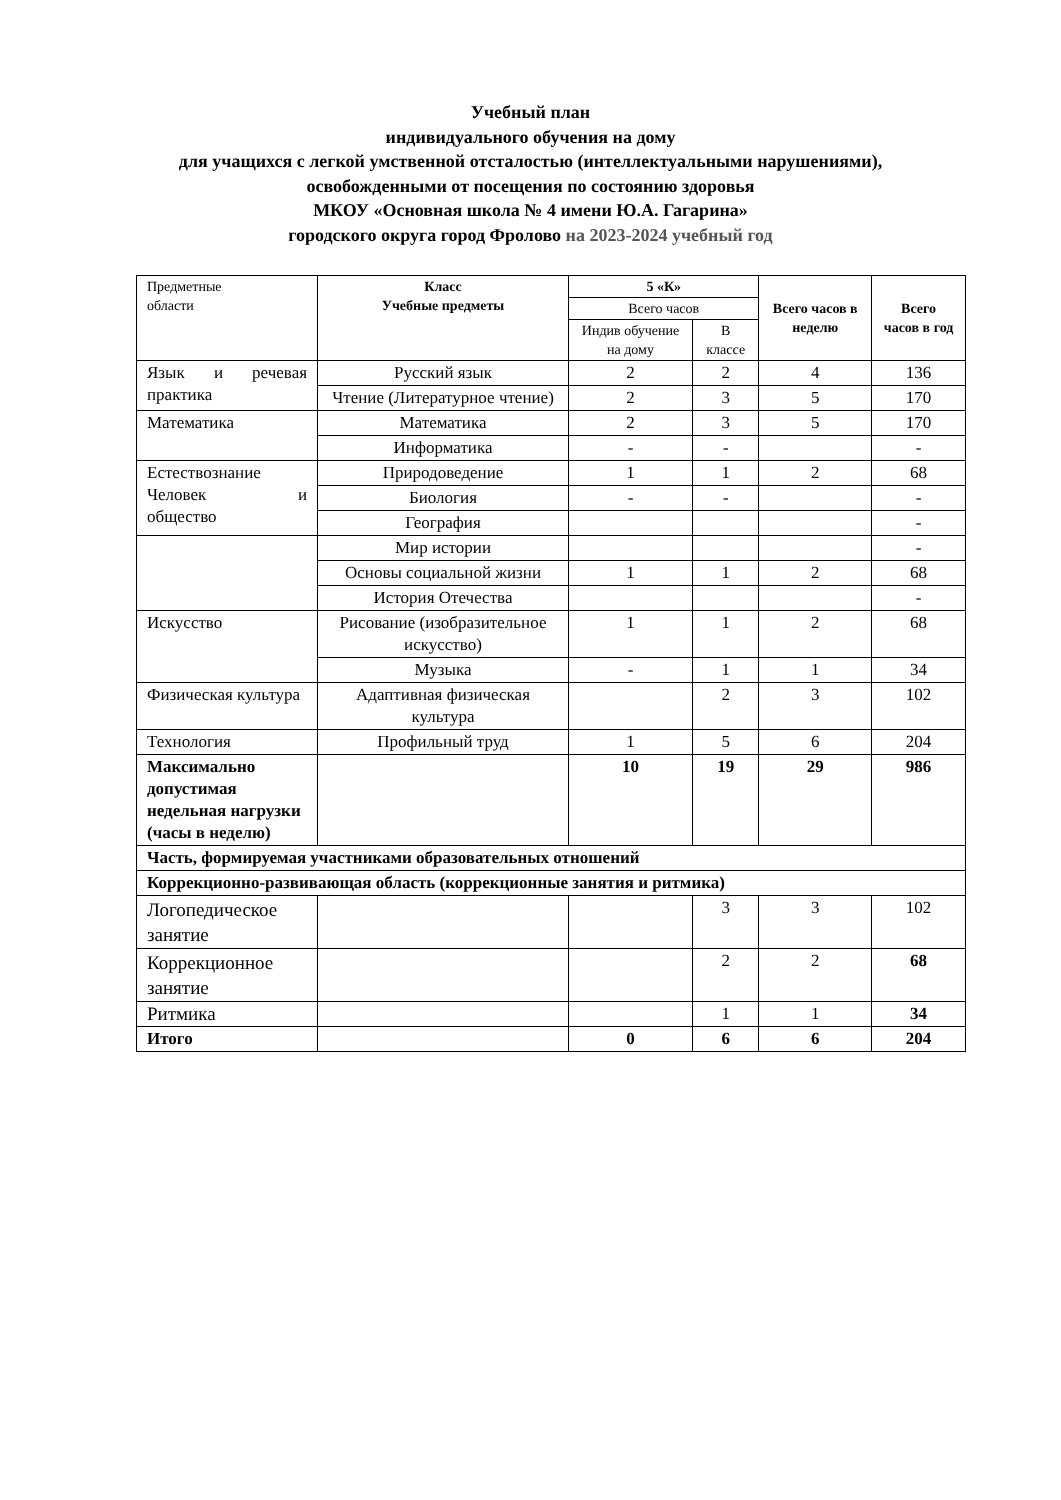Учебный план
индивидуального обучения на дому
для учащихся с легкой умственной отсталостью (интеллектуальными нарушениями),
освобожденными от посещения по состоянию здоровья
МКОУ «Основная школа № 4 имени Ю.А. Гагарина»
городского округа город Фролово на 2023-2024 учебный год
| Предметные области | Класс Учебные предметы | 5 «К» | | Всего часов в неделю | Всего часов в год |
| --- | --- | --- | --- | --- | --- |
| | | Всего часов | | | |
| | | Индив обучение на дому | В классе | | |
| Язык и речевая практика | Русский язык | 2 | 2 | 4 | 136 |
| | Чтение (Литературное чтение) | 2 | 3 | 5 | 170 |
| Математика | Математика | 2 | 3 | 5 | 170 |
| | Информатика | - | - | | - |
| Естествознание Человек и общество | Природоведение | 1 | 1 | 2 | 68 |
| | Биология | - | - | | - |
| | География | | | | - |
| | Мир истории | | | | - |
| | Основы социальной жизни | 1 | 1 | 2 | 68 |
| | История Отечества | | | | - |
| Искусство | Рисование (изобразительное искусство) | 1 | 1 | 2 | 68 |
| | Музыка | - | 1 | 1 | 34 |
| Физическая культура | Адаптивная физическая культура | | 2 | 3 | 102 |
| Технология | Профильный труд | 1 | 5 | 6 | 204 |
| Максимально допустимая недельная нагрузки (часы в неделю) | | 10 | 19 | 29 | 986 |
| Часть, формируемая участниками образовательных отношений | | | | | |
| Коррекционно-развивающая область (коррекционные занятия и ритмика) | | | | | |
| Логопедическое занятие | | | 3 | 3 | 102 |
| Коррекционное занятие | | | 2 | 2 | 68 |
| Ритмика | | | 1 | 1 | 34 |
| Итого | | 0 | 6 | 6 | 204 |